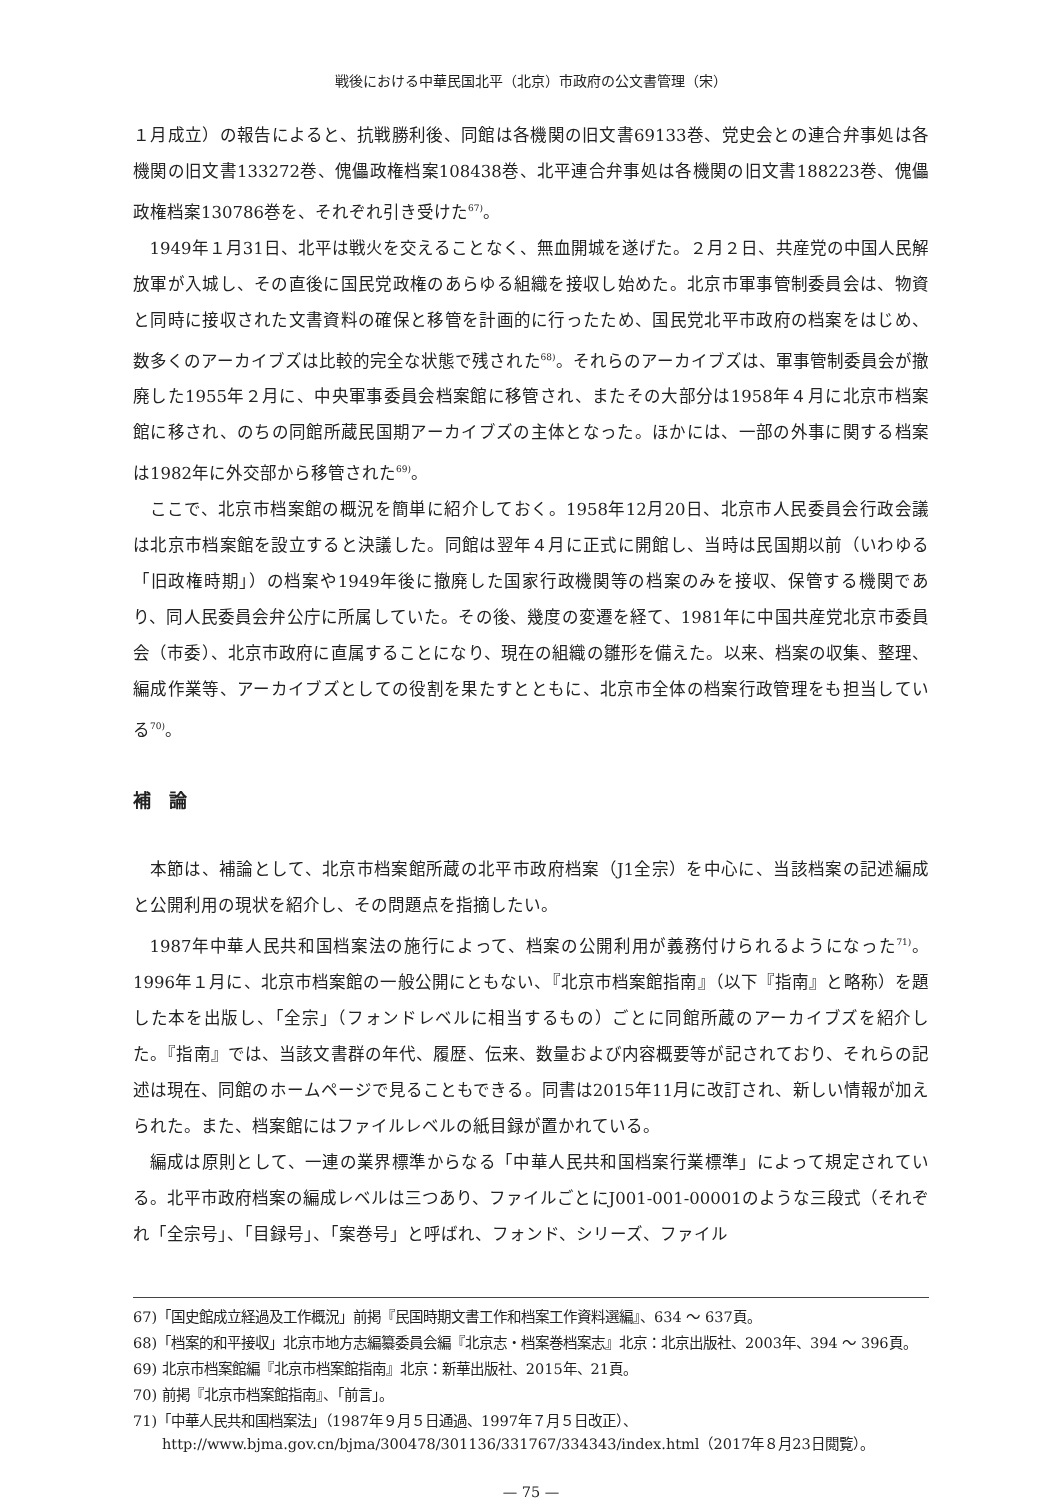戦後における中華民国北平（北京）市政府の公文書管理（宋）
１月成立）の報告によると、抗戦勝利後、同館は各機関の旧文書69133巻、党史会との連合弁事処は各機関の旧文書133272巻、傀儡政権档案108438巻、北平連合弁事処は各機関の旧文書188223巻、傀儡政権档案130786巻を、それぞれ引き受けた<sup>67)</sup>。
1949年１月31日、北平は戦火を交えることなく、無血開城を遂げた。２月２日、共産党の中国人民解放軍が入城し、その直後に国民党政権のあらゆる組織を接収し始めた。北京市軍事管制委員会は、物資と同時に接収された文書資料の確保と移管を計画的に行ったため、国民党北平市政府の档案をはじめ、数多くのアーカイブズは比較的完全な状態で残された<sup>68)</sup>。それらのアーカイブズは、軍事管制委員会が撤廃した1955年２月に、中央軍事委員会档案館に移管され、またその大部分は1958年４月に北京市档案館に移され、のちの同館所蔵民国期アーカイブズの主体となった。ほかには、一部の外事に関する档案は1982年に外交部から移管された<sup>69)</sup>。
ここで、北京市档案館の概況を簡単に紹介しておく。1958年12月20日、北京市人民委員会行政会議は北京市档案館を設立すると決議した。同館は翌年４月に正式に開館し、当時は民国期以前（いわゆる「旧政権時期」）の档案や1949年後に撤廃した国家行政機関等の档案のみを接収、保管する機関であり、同人民委員会弁公庁に所属していた。その後、幾度の変遷を経て、1981年に中国共産党北京市委員会（市委）、北京市政府に直属することになり、現在の組織の雛形を備えた。以来、档案の収集、整理、編成作業等、アーカイブズとしての役割を果たすとともに、北京市全体の档案行政管理をも担当している<sup>70)</sup>。
補　論
本節は、補論として、北京市档案館所蔵の北平市政府档案（J1全宗）を中心に、当該档案の記述編成と公開利用の現状を紹介し、その問題点を指摘したい。
1987年中華人民共和国档案法の施行によって、档案の公開利用が義務付けられるようになった<sup>71)</sup>。1996年１月に、北京市档案館の一般公開にともない、『北京市档案館指南』（以下『指南』と略称）を題した本を出版し、「全宗」（フォンドレベルに相当するもの）ごとに同館所蔵のアーカイブズを紹介した。『指南』では、当該文書群の年代、履歴、伝来、数量および内容概要等が記されており、それらの記述は現在、同館のホームページで見ることもできる。同書は2015年11月に改訂され、新しい情報が加えられた。また、档案館にはファイルレベルの紙目録が置かれている。
編成は原則として、一連の業界標準からなる「中華人民共和国档案行業標準」によって規定されている。北平市政府档案の編成レベルは三つあり、ファイルごとにJ001-001-00001のような三段式（それぞれ「全宗号」、「目録号」、「案巻号」と呼ばれ、フォンド、シリーズ、ファイル
67)「国史館成立経過及工作概況」前掲『民国時期文書工作和档案工作資料選編』、634 ～ 637頁。
68)「档案的和平接収」北京市地方志編纂委員会編『北京志・档案巻档案志』北京：北京出版社、2003年、394 ～ 396頁。
69) 北京市档案館編『北京市档案館指南』北京：新華出版社、2015年、21頁。
70) 前掲『北京市档案館指南』、「前言」。
71)「中華人民共和国档案法」（1987年９月５日通過、1997年７月５日改正）、http://www.bjma.gov.cn/bjma/300478/301136/331767/334343/index.html（2017年８月23日閲覧）。
— 75 —